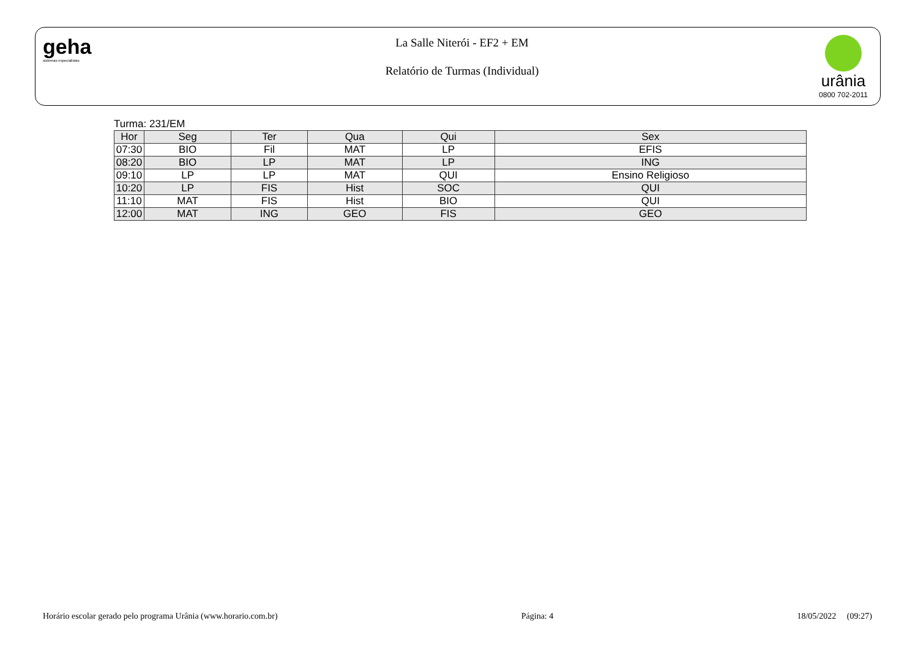geha
sistemas especialistas
La Salle Niterói - EF2 + EM
Relatório de Turmas (Individual)
urânia
0800 702-2011
Turma: 231/EM
| Hor | Seg | Ter | Qua | Qui | Sex |
| --- | --- | --- | --- | --- | --- |
| 07:30 | BIO | Fil | MAT | LP | EFIS |
| 08:20 | BIO | LP | MAT | LP | ING |
| 09:10 | LP | LP | MAT | QUI | Ensino Religioso |
| 10:20 | LP | FIS | Hist | SOC | QUI |
| 11:10 | MAT | FIS | Hist | BIO | QUI |
| 12:00 | MAT | ING | GEO | FIS | GEO |
Horário escolar gerado pelo programa Urânia (www.horario.com.br) Página: 4 18/05/2022 (09:27)